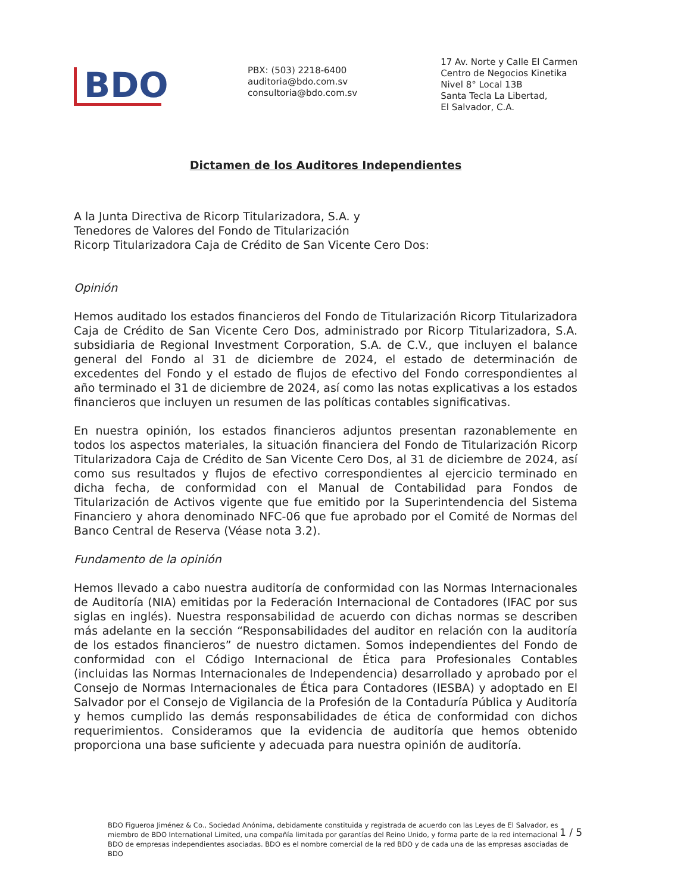BDO
PBX: (503) 2218-6400
auditoria@bdo.com.sv
consultoria@bdo.com.sv
17 Av. Norte y Calle El Carmen
Centro de Negocios Kinetika
Nivel 8° Local 13B
Santa Tecla La Libertad,
El Salvador, C.A.
Dictamen de los Auditores Independientes
A la Junta Directiva de Ricorp Titularizadora, S.A. y
Tenedores de Valores del Fondo de Titularización
Ricorp Titularizadora Caja de Crédito de San Vicente Cero Dos:
Opinión
Hemos auditado los estados financieros del Fondo de Titularización Ricorp Titularizadora Caja de Crédito de San Vicente Cero Dos, administrado por Ricorp Titularizadora, S.A. subsidiaria de Regional Investment Corporation, S.A. de C.V., que incluyen el balance general del Fondo al 31 de diciembre de 2024, el estado de determinación de excedentes del Fondo y el estado de flujos de efectivo del Fondo correspondientes al año terminado el 31 de diciembre de 2024, así como las notas explicativas a los estados financieros que incluyen un resumen de las políticas contables significativas.
En nuestra opinión, los estados financieros adjuntos presentan razonablemente en todos los aspectos materiales, la situación financiera del Fondo de Titularización Ricorp Titularizadora Caja de Crédito de San Vicente Cero Dos, al 31 de diciembre de 2024, así como sus resultados y flujos de efectivo correspondientes al ejercicio terminado en dicha fecha, de conformidad con el Manual de Contabilidad para Fondos de Titularización de Activos vigente que fue emitido por la Superintendencia del Sistema Financiero y ahora denominado NFC-06 que fue aprobado por el Comité de Normas del Banco Central de Reserva (Véase nota 3.2).
Fundamento de la opinión
Hemos llevado a cabo nuestra auditoría de conformidad con las Normas Internacionales de Auditoría (NIA) emitidas por la Federación Internacional de Contadores (IFAC por sus siglas en inglés). Nuestra responsabilidad de acuerdo con dichas normas se describen más adelante en la sección “Responsabilidades del auditor en relación con la auditoría de los estados financieros” de nuestro dictamen. Somos independientes del Fondo de conformidad con el Código Internacional de Ética para Profesionales Contables (incluidas las Normas Internacionales de Independencia) desarrollado y aprobado por el Consejo de Normas Internacionales de Ética para Contadores (IESBA) y adoptado en El Salvador por el Consejo de Vigilancia de la Profesión de la Contaduría Pública y Auditoría y hemos cumplido las demás responsabilidades de ética de conformidad con dichos requerimientos. Consideramos que la evidencia de auditoría que hemos obtenido proporciona una base suficiente y adecuada para nuestra opinión de auditoría.
BDO Figueroa Jiménez & Co., Sociedad Anónima, debidamente constituida y registrada de acuerdo con las Leyes de El Salvador, es miembro de BDO International Limited, una compañía limitada por garantías del Reino Unido, y forma parte de la red internacional BDO de empresas independientes asociadas. BDO es el nombre comercial de la red BDO y de cada una de las empresas asociadas de BDO
1 / 5